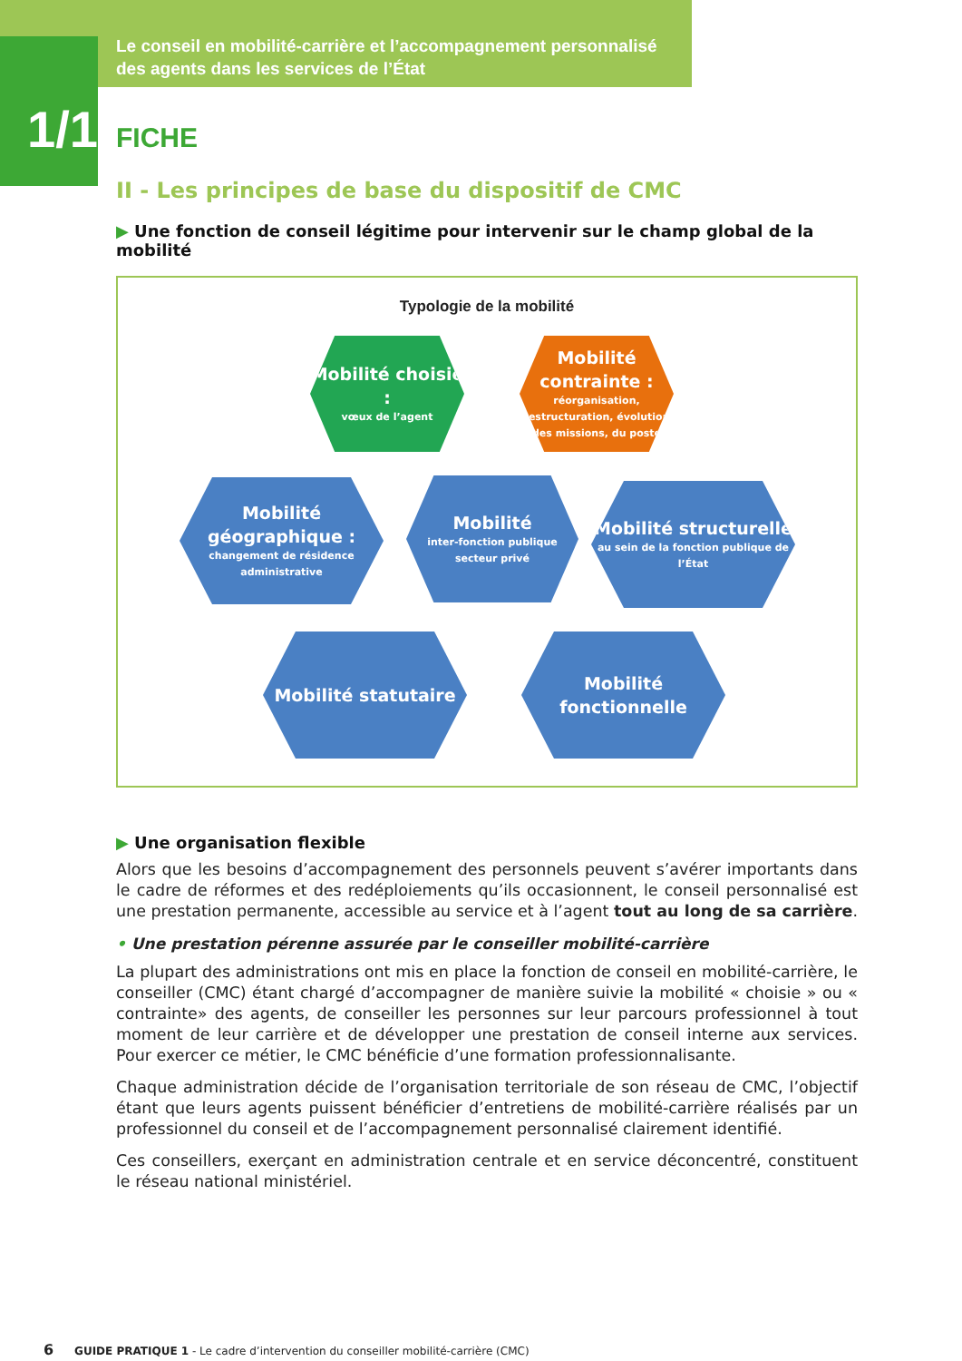Le conseil en mobilité-carrière et l’accompagnement personnalisé des agents dans les services de l’État
1/1 FICHE
II - Les principes de base du dispositif de CMC
▶ Une fonction de conseil légitime pour intervenir sur le champ global de la mobilité
Typologie de la mobilité
Mobilité choisie :
vœux de l’agent
Mobilité contrainte :
réorganisation, restructuration, évolution des missions, du poste
Mobilité géographique :
changement de résidence administrative
Mobilité
inter-fonction publique
secteur privé
Mobilité structurelle
au sein de la fonction publique de l’État
Mobilité statutaire Mobilité fonctionnelle
▶ Une organisation flexible
Alors que les besoins d’accompagnement des personnels peuvent s’avérer importants dans le cadre de réformes et des redéploiements qu’ils occasionnent, le conseil personnalisé est une prestation permanente, accessible au service et à l’agent tout au long de sa carrière.
• Une prestation pérenne assurée par le conseiller mobilité-carrière
La plupart des administrations ont mis en place la fonction de conseil en mobilité-carrière, le conseiller (CMC) étant chargé d’accompagner de manière suivie la mobilité « choisie » ou « contrainte» des agents, de conseiller les personnes sur leur parcours professionnel à tout moment de leur carrière et de développer une prestation de conseil interne aux services. Pour exercer ce métier, le CMC bénéficie d’une formation professionnalisante.
Chaque administration décide de l’organisation territoriale de son réseau de CMC, l’objectif étant que leurs agents puissent bénéficier d’entretiens de mobilité-carrière réalisés par un professionnel du conseil et de l’accompagnement personnalisé clairement identifié.
Ces conseillers, exerçant en administration centrale et en service déconcentré, constituent le réseau national ministériel.
6 GUIDE PRATIQUE 1 - Le cadre d’intervention du conseiller mobilité-carrière (CMC)